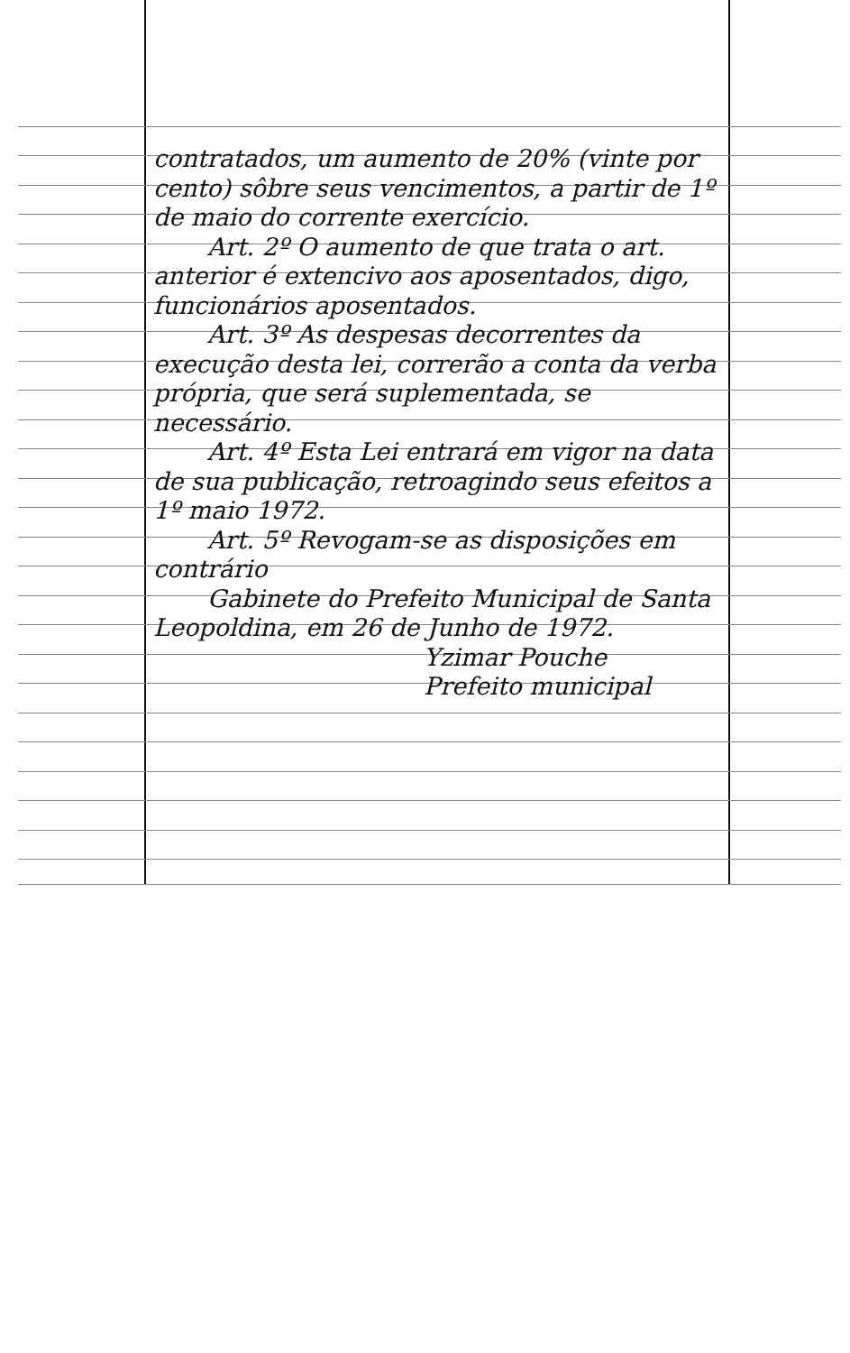contratados, um aumento de 20% (vinte por cento) sôbre seus vencimentos, a partir de 1º de maio do corrente exercício.
Art. 2º O aumento de que trata o art. anterior é extencivo aos aposentados, digo, funcionários aposentados.
Art. 3º As despesas decorrentes da execução desta lei, correrão a conta da verba própria, que será suplementada, se necessário.
Art. 4º Esta Lei entrará em vigor na data de sua publicação, retroagindo seus efeitos a 1º maio 1972.
Art. 5º Revogam-se as disposições em contrário
Gabinete do Prefeito Municipal de Santa Leopoldina, em 26 de Junho de 1972.
Yzimar Pouche
Prefeito municipal